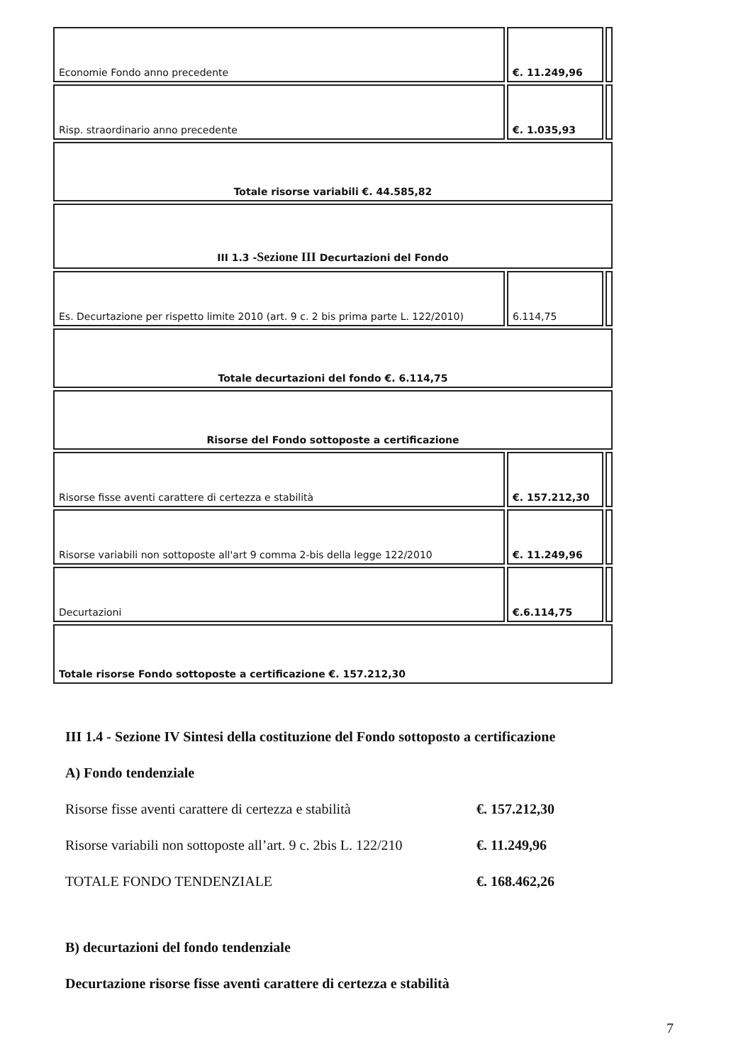| Economie Fondo anno precedente | €. 11.249,96 | |
| Risp. straordinario anno precedente | €. 1.035,93 | |
| Totale risorse variabili €. 44.585,82 | | |
| III 1.3 - Sezione III Decurtazioni del Fondo | | |
| Es. Decurtazione per rispetto limite 2010 (art. 9 c. 2 bis prima parte L. 122/2010) | 6.114,75 | |
| Totale decurtazioni del fondo €. 6.114,75 | | |
| Risorse del Fondo sottoposte a certificazione | | |
| Risorse fisse aventi carattere di certezza e stabilità | €. 157.212,30 | |
| Risorse variabili non sottoposte all'art 9 comma 2-bis della legge 122/2010 | €. 11.249,96 | |
| Decurtazioni | €.6.114,75 | |
| Totale risorse Fondo sottoposte a certificazione €. 157.212,30 | | |
III 1.4 - Sezione IV Sintesi della costituzione del Fondo sottoposto a certificazione
A) Fondo tendenziale
Risorse fisse aventi carattere di certezza e stabilità €. 157.212,30
Risorse variabili non sottoposte all’art. 9 c. 2bis L. 122/210 €. 11.249,96
TOTALE FONDO TENDENZIALE €. 168.462,26
B) decurtazioni del fondo tendenziale
Decurtazione risorse fisse aventi carattere di certezza e stabilità
7